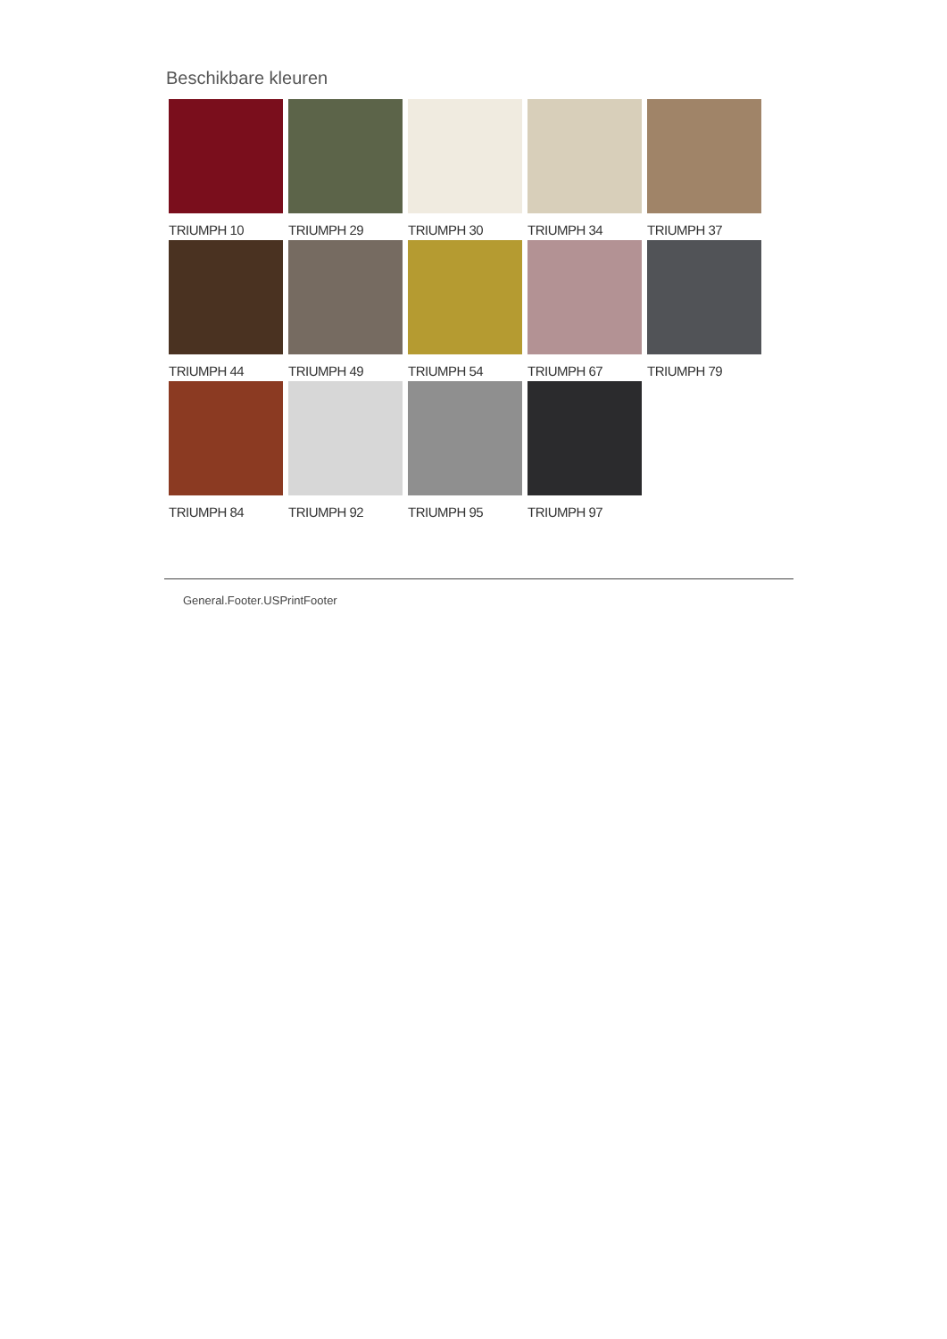Beschikbare kleuren
TRIUMPH 10
TRIUMPH 29
TRIUMPH 30
TRIUMPH 34
TRIUMPH 37
TRIUMPH 44
TRIUMPH 49
TRIUMPH 54
TRIUMPH 67
TRIUMPH 79
TRIUMPH 84
TRIUMPH 92
TRIUMPH 95
TRIUMPH 97
General.Footer.USPrintFooter